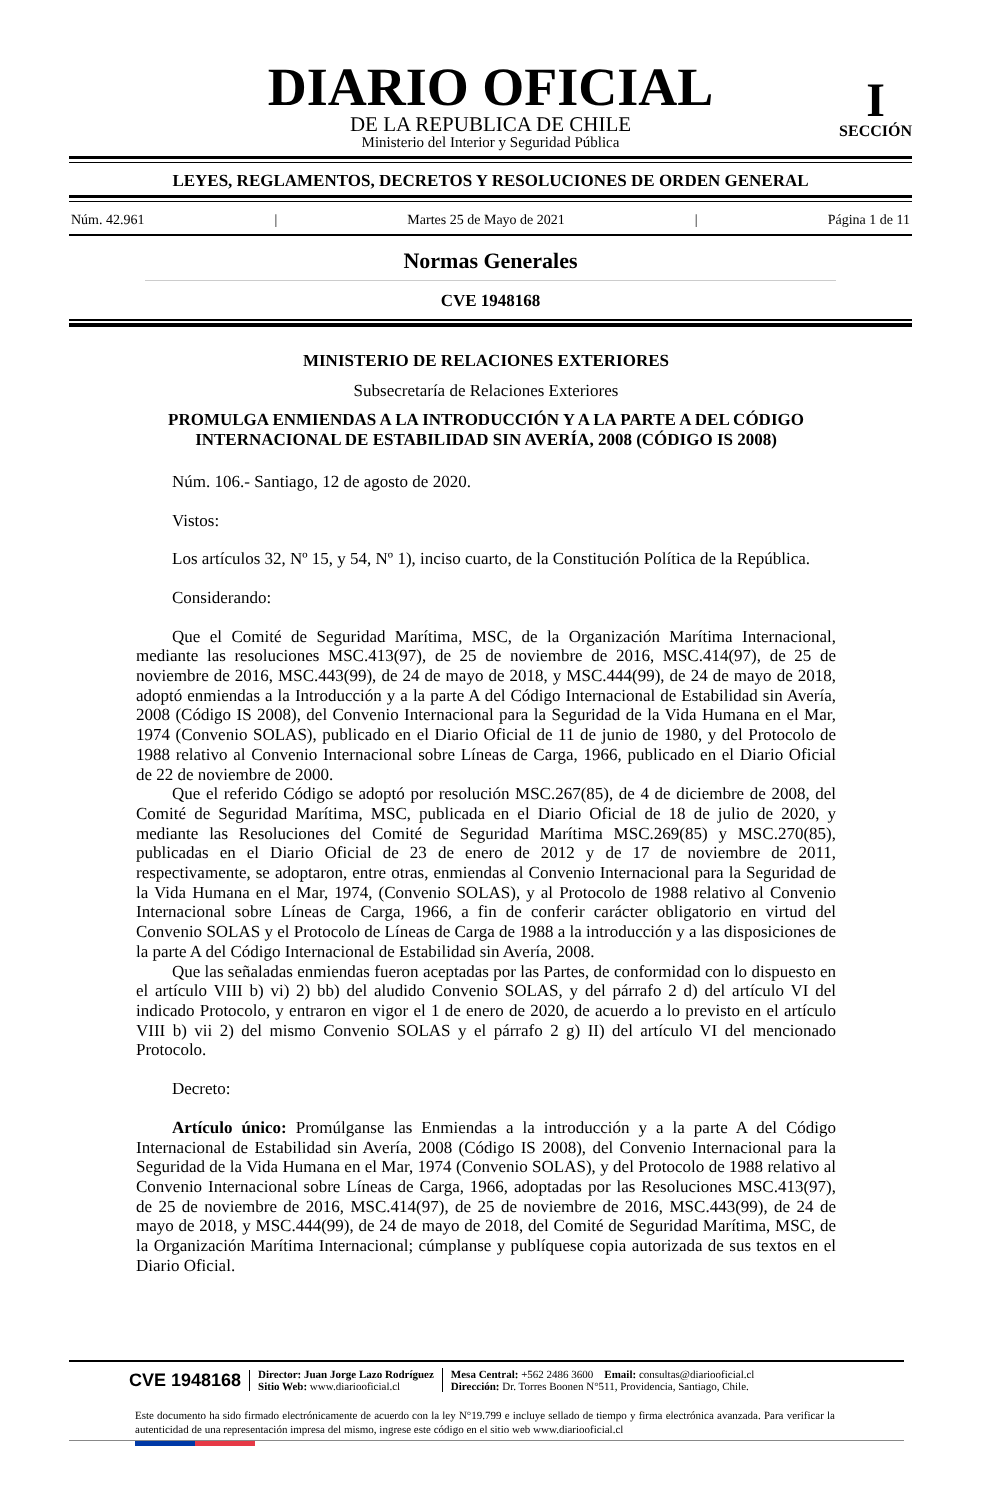DIARIO OFICIAL
DE LA REPUBLICA DE CHILE
Ministerio del Interior y Seguridad Pública
I
SECCIÓN
LEYES, REGLAMENTOS, DECRETOS Y RESOLUCIONES DE ORDEN GENERAL
Núm. 42.961 | Martes 25 de Mayo de 2021 | Página 1 de 11
Normas Generales
CVE 1948168
MINISTERIO DE RELACIONES EXTERIORES
Subsecretaría de Relaciones Exteriores
PROMULGA ENMIENDAS A LA INTRODUCCIÓN Y A LA PARTE A DEL CÓDIGO INTERNACIONAL DE ESTABILIDAD SIN AVERÍA, 2008 (CÓDIGO IS 2008)
Núm. 106.- Santiago, 12 de agosto de 2020.
Vistos:
Los artículos 32, Nº 15, y 54, Nº 1), inciso cuarto, de la Constitución Política de la República.
Considerando:
Que el Comité de Seguridad Marítima, MSC, de la Organización Marítima Internacional, mediante las resoluciones MSC.413(97), de 25 de noviembre de 2016, MSC.414(97), de 25 de noviembre de 2016, MSC.443(99), de 24 de mayo de 2018, y MSC.444(99), de 24 de mayo de 2018, adoptó enmiendas a la Introducción y a la parte A del Código Internacional de Estabilidad sin Avería, 2008 (Código IS 2008), del Convenio Internacional para la Seguridad de la Vida Humana en el Mar, 1974 (Convenio SOLAS), publicado en el Diario Oficial de 11 de junio de 1980, y del Protocolo de 1988 relativo al Convenio Internacional sobre Líneas de Carga, 1966, publicado en el Diario Oficial de 22 de noviembre de 2000.
Que el referido Código se adoptó por resolución MSC.267(85), de 4 de diciembre de 2008, del Comité de Seguridad Marítima, MSC, publicada en el Diario Oficial de 18 de julio de 2020, y mediante las Resoluciones del Comité de Seguridad Marítima MSC.269(85) y MSC.270(85), publicadas en el Diario Oficial de 23 de enero de 2012 y de 17 de noviembre de 2011, respectivamente, se adoptaron, entre otras, enmiendas al Convenio Internacional para la Seguridad de la Vida Humana en el Mar, 1974, (Convenio SOLAS), y al Protocolo de 1988 relativo al Convenio Internacional sobre Líneas de Carga, 1966, a fin de conferir carácter obligatorio en virtud del Convenio SOLAS y el Protocolo de Líneas de Carga de 1988 a la introducción y a las disposiciones de la parte A del Código Internacional de Estabilidad sin Avería, 2008.
Que las señaladas enmiendas fueron aceptadas por las Partes, de conformidad con lo dispuesto en el artículo VIII b) vi) 2) bb) del aludido Convenio SOLAS, y del párrafo 2 d) del artículo VI del indicado Protocolo, y entraron en vigor el 1 de enero de 2020, de acuerdo a lo previsto en el artículo VIII b) vii 2) del mismo Convenio SOLAS y el párrafo 2 g) II) del artículo VI del mencionado Protocolo.
Decreto:
Artículo único: Promúlganse las Enmiendas a la introducción y a la parte A del Código Internacional de Estabilidad sin Avería, 2008 (Código IS 2008), del Convenio Internacional para la Seguridad de la Vida Humana en el Mar, 1974 (Convenio SOLAS), y del Protocolo de 1988 relativo al Convenio Internacional sobre Líneas de Carga, 1966, adoptadas por las Resoluciones MSC.413(97), de 25 de noviembre de 2016, MSC.414(97), de 25 de noviembre de 2016, MSC.443(99), de 24 de mayo de 2018, y MSC.444(99), de 24 de mayo de 2018, del Comité de Seguridad Marítima, MSC, de la Organización Marítima Internacional; cúmplanse y publíquese copia autorizada de sus textos en el Diario Oficial.
CVE 1948168
Director: Juan Jorge Lazo Rodríguez
Sitio Web: www.diariooficial.cl
Mesa Central: +562 2486 3600 Email: consultas@diariooficial.cl
Dirección: Dr. Torres Boonen N°511, Providencia, Santiago, Chile.
Este documento ha sido firmado electrónicamente de acuerdo con la ley N°19.799 e incluye sellado de tiempo y firma electrónica avanzada. Para verificar la autenticidad de una representación impresa del mismo, ingrese este código en el sitio web www.diariooficial.cl